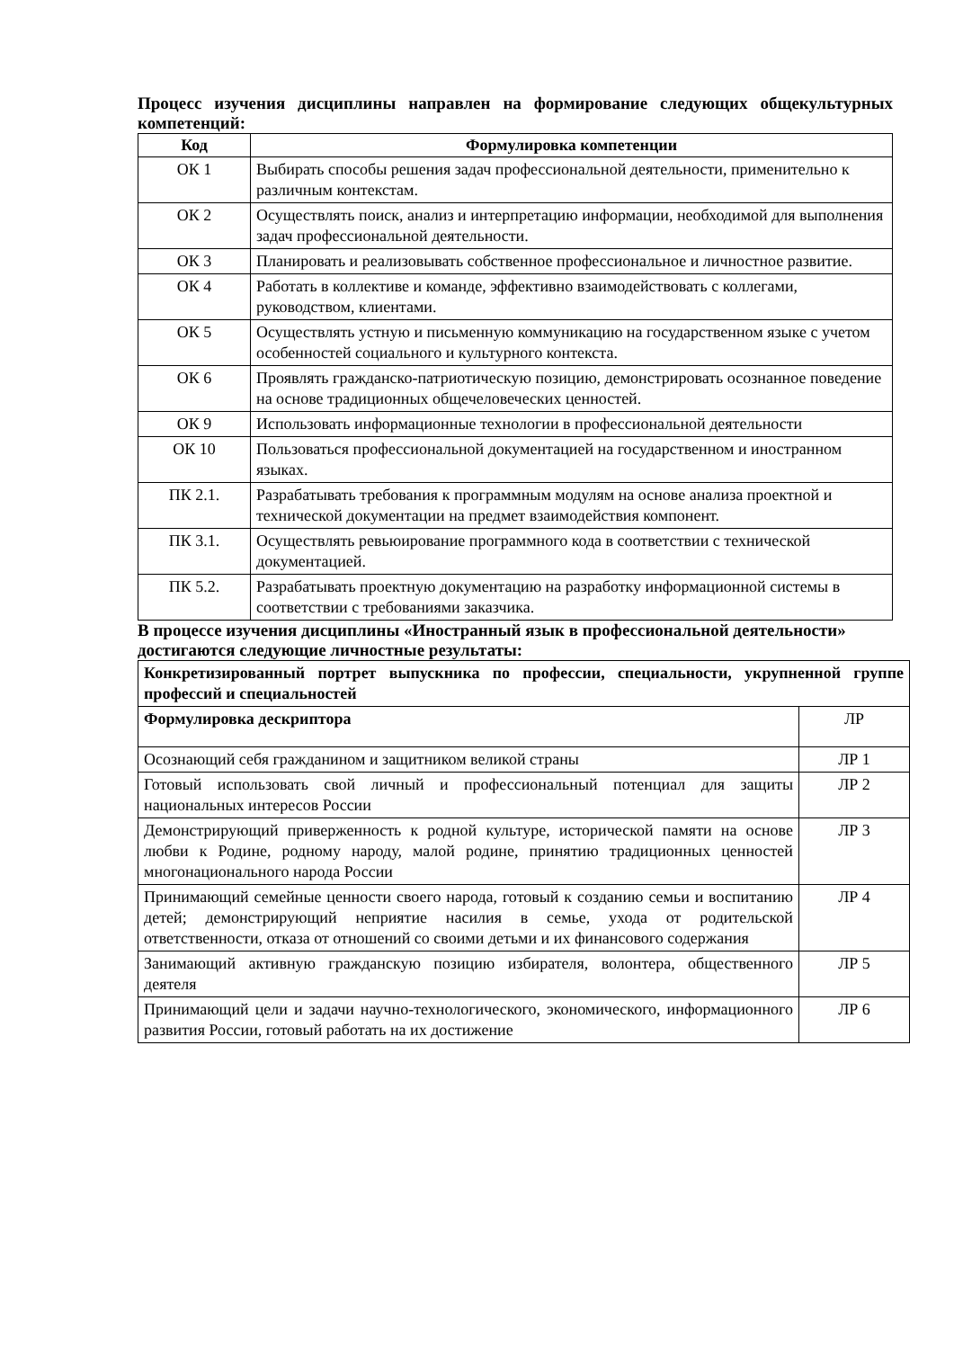Процесс изучения дисциплины направлен на формирование следующих общекультурных компетенций:
| Код | Формулировка компетенции |
| --- | --- |
| ОК 1 | Выбирать способы решения задач профессиональной деятельности, применительно к различным контекстам. |
| ОК 2 | Осуществлять поиск, анализ и интерпретацию информации, необходимой для выполнения задач профессиональной деятельности. |
| ОК 3 | Планировать и реализовывать собственное профессиональное и личностное развитие. |
| ОК 4 | Работать в коллективе и команде, эффективно взаимодействовать с коллегами, руководством, клиентами. |
| ОК 5 | Осуществлять устную и письменную коммуникацию на государственном языке с учетом особенностей социального и культурного контекста. |
| ОК 6 | Проявлять гражданско-патриотическую позицию, демонстрировать осознанное поведение на основе традиционных общечеловеческих ценностей. |
| ОК 9 | Использовать информационные технологии в профессиональной деятельности |
| ОК 10 | Пользоваться профессиональной документацией на государственном и иностранном языках. |
| ПК 2.1. | Разрабатывать требования к программным модулям на основе анализа проектной и технической документации на предмет взаимодействия компонент. |
| ПК 3.1. | Осуществлять ревьюирование программного кода в соответствии с технической документацией. |
| ПК 5.2. | Разрабатывать проектную документацию на разработку информационной системы в соответствии с требованиями заказчика. |
В процессе изучения дисциплины «Иностранный язык в профессиональной деятельности» достигаются следующие личностные результаты:
| Конкретизированный портрет выпускника по профессии, специальности, укрупненной группе профессий и специальностей | |
| Формулировка дескриптора | ЛР |
| Осознающий себя гражданином и защитником великой страны | ЛР 1 |
| Готовый использовать свой личный и профессиональный потенциал для защиты национальных интересов России | ЛР 2 |
| Демонстрирующий приверженность к родной культуре, исторической памяти на основе любви к Родине, родному народу, малой родине, принятию традиционных ценностей многонационального народа России | ЛР 3 |
| Принимающий семейные ценности своего народа, готовый к созданию семьи и воспитанию детей; демонстрирующий неприятие насилия в семье, ухода от родительской ответственности, отказа от отношений со своими детьми и их финансового содержания | ЛР 4 |
| Занимающий активную гражданскую позицию избирателя, волонтера, общественного деятеля | ЛР 5 |
| Принимающий цели и задачи научно-технологического, экономического, информационного развития России, готовый работать на их достижение | ЛР 6 |